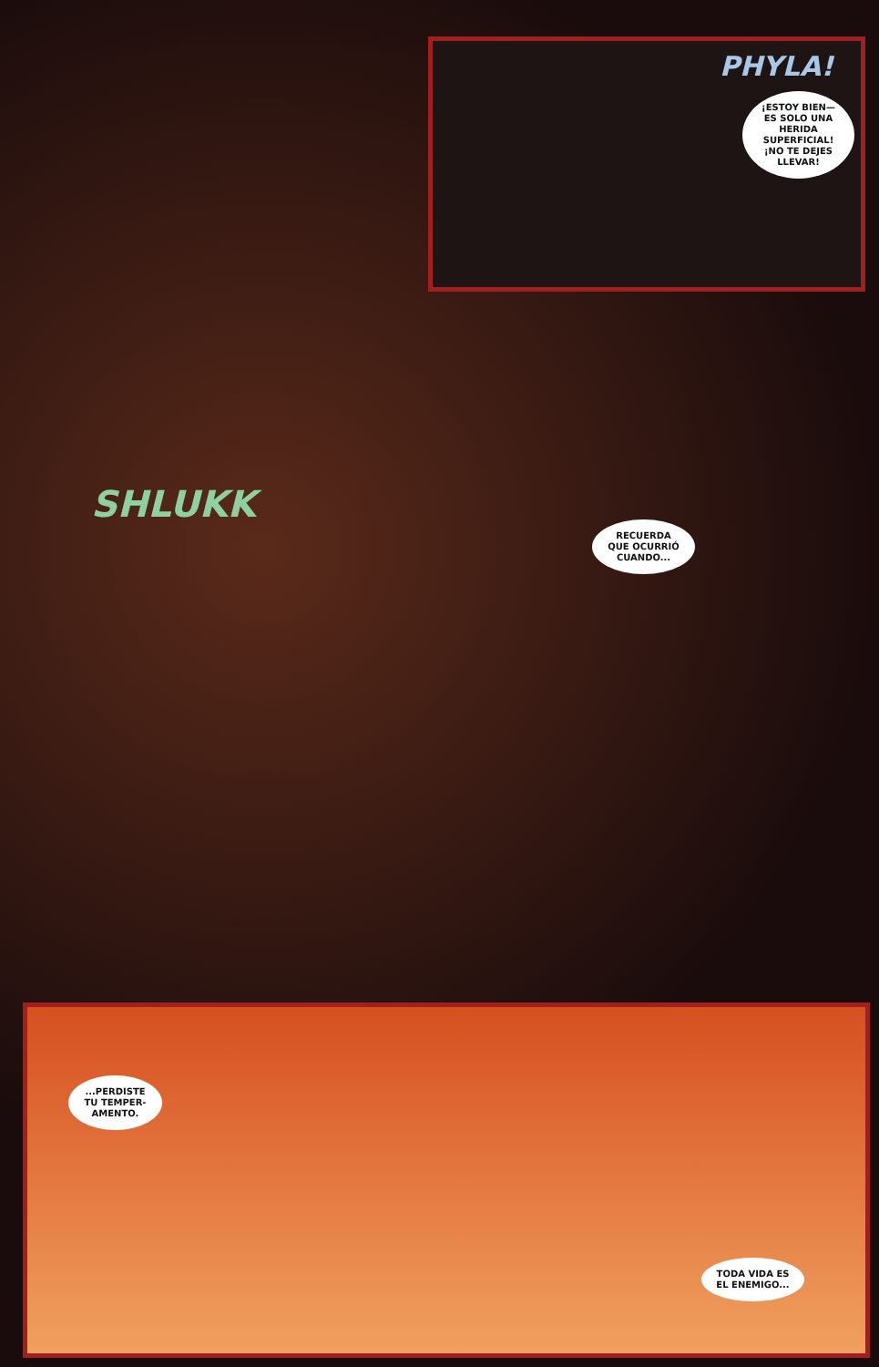PHYLA!
¡ESTOY BIEN— ES SOLO UNA HERIDA SUPERFICIAL! ¡NO TE DEJES LLEVAR!
SHLUKK
RECUERDA QUE OCURRIÓ CUANDO...
...PERDISTE TU TEMPER-AMENTO.
TODA VIDA ES EL ENEMIGO...